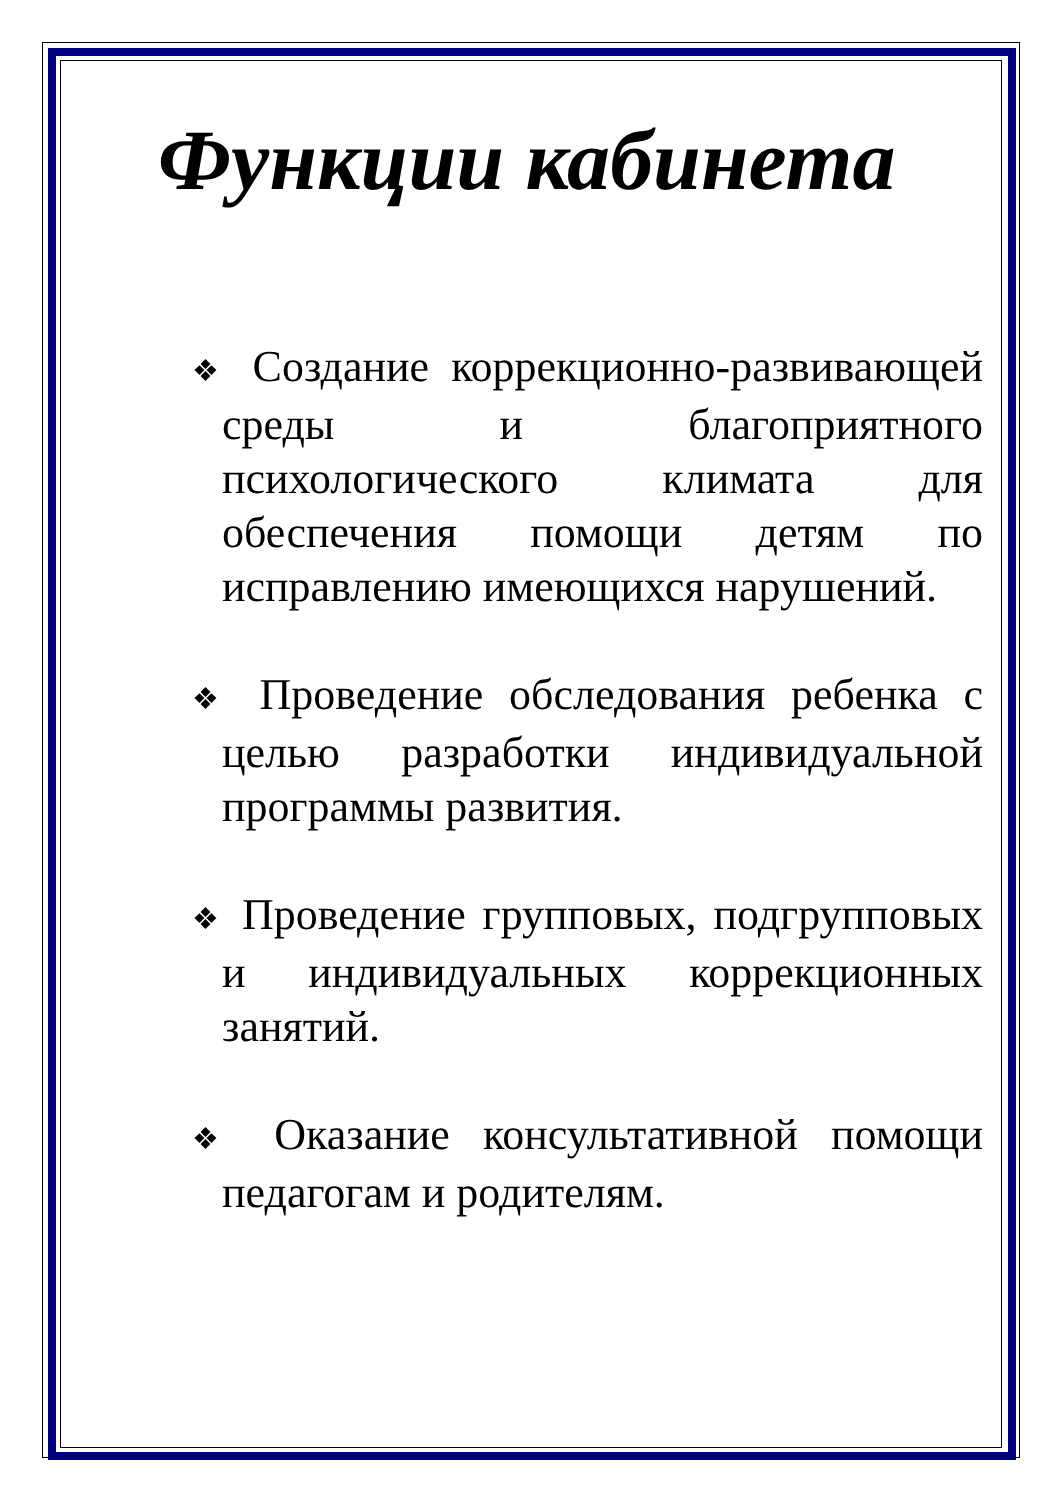Функции кабинета
❖ Создание коррекционно-развивающей среды и благоприятного психологического климата для обеспечения помощи детям по исправлению имеющихся нарушений.
❖ Проведение обследования ребенка с целью разработки индивидуальной программы развития.
❖ Проведение групповых, подгрупповых и индивидуальных коррекционных занятий.
❖ Оказание консультативной помощи педагогам и родителям.